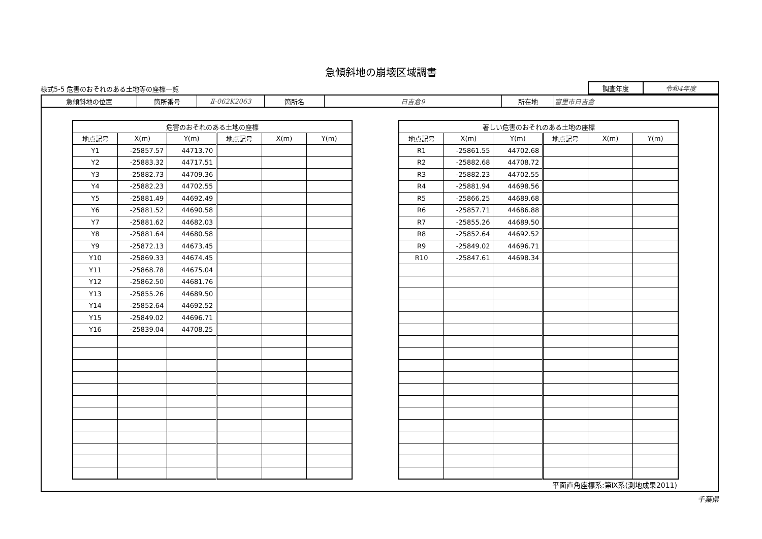急傾斜地の崩壊区域調書
様式5-5 危害のおそれのある土地等の座標一覧
| 調査年度 | 令和4年度 |
| 急傾斜地の位置 | 箇所番号 | Ⅱ-062K2063 | 箇所名 | 日吉倉9 | 所在地 | 富里市日吉倉 |
| 危害のおそれのある土地の座標 | | | | | |
| --- | --- | --- | --- | --- | --- |
| 地点記号 | X(m) | Y(m) | 地点記号 | X(m) | Y(m) |
| Y1 | -25857.57 | 44713.70 | | | |
| Y2 | -25883.32 | 44717.51 | | | |
| Y3 | -25882.73 | 44709.36 | | | |
| Y4 | -25882.23 | 44702.55 | | | |
| Y5 | -25881.49 | 44692.49 | | | |
| Y6 | -25881.52 | 44690.58 | | | |
| Y7 | -25881.62 | 44682.03 | | | |
| Y8 | -25881.64 | 44680.58 | | | |
| Y9 | -25872.13 | 44673.45 | | | |
| Y10 | -25869.33 | 44674.45 | | | |
| Y11 | -25868.78 | 44675.04 | | | |
| Y12 | -25862.50 | 44681.76 | | | |
| Y13 | -25855.26 | 44689.50 | | | |
| Y14 | -25852.64 | 44692.52 | | | |
| Y15 | -25849.02 | 44696.71 | | | |
| Y16 | -25839.04 | 44708.25 | | | |
| 著しい危害のおそれのある土地の座標 | | | | | |
| --- | --- | --- | --- | --- | --- |
| 地点記号 | X(m) | Y(m) | 地点記号 | X(m) | Y(m) |
| R1 | -25861.55 | 44702.68 | | | |
| R2 | -25882.68 | 44708.72 | | | |
| R3 | -25882.23 | 44702.55 | | | |
| R4 | -25881.94 | 44698.56 | | | |
| R5 | -25866.25 | 44689.68 | | | |
| R6 | -25857.71 | 44686.88 | | | |
| R7 | -25855.26 | 44689.50 | | | |
| R8 | -25852.64 | 44692.52 | | | |
| R9 | -25849.02 | 44696.71 | | | |
| R10 | -25847.61 | 44698.34 | | | |
平面直角座標系:第Ⅸ系(測地成果2011)
千葉県